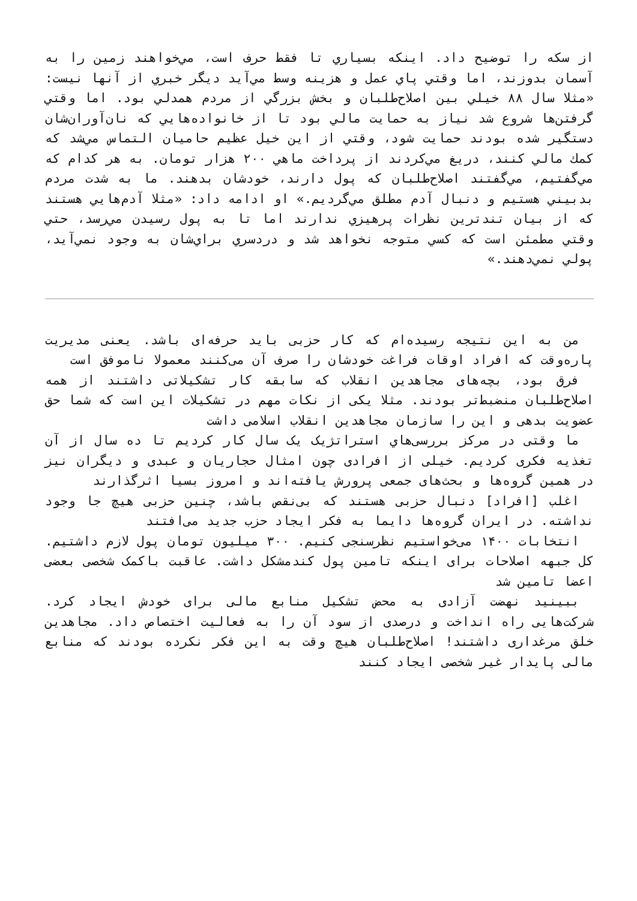از سكه را توضيح داد. اينكه بسياري تا فقط حرف است، مي‌خواهند زمين را به آسمان بدوزند، اما وقتي پاي عمل و هزينه وسط مي‌آيد ديگر خبري از آنها نيست: «مثلا سال ۸۸ خيلي بين اصلاح‌طلبان و بخش بزرگي از مردم همدلي بود. اما وقتي گرفتن‌ها شروع شد نياز به حمايت مالي بود تا از خانواده‌هايي كه نان‌آوران‌شان دستگير شده بودند حمايت شود، وقتي از اين خيل عظيم حاميان التماس مي‌شد كه كمك مالي كنند، دريغ مي‌كردند از پرداخت ماهي ۲۰۰ هزار تومان. به هر كدام كه مي‌گفتيم، مي‌گفتند اصلاح‌طلبان كه پول دارند، خودشان بدهند. ما به شدت مردم بدبيني هستيم و دنبال آدم مطلق مي‌گرديم.» او ادامه داد: «مثلا آدم‌هايي هستند كه از بيان تندترين نظرات پرهيزي ندارند اما تا به پول رسيدن مي‌رسد، حتي وقتي مطمئن است كه كسي متوجه نخواهد شد و دردسري براي‌شان به وجود نمي‌آيد، پولي نمي‌دهند.»
من به این نتیجه رسیده‌ام که کار حزبی باید حرفه‌ای باشد. یعنی مدیریت پاره‌وقت که افراد اوقات فراغت خودشان را صرف آن می‌کنند معمولا ناموفق است
فرق بود، بچه‌های مجاهدین انقلاب که سابقه کار تشکیلاتی داشتند از همه اصلاح‌طلبان منضبط‌تر بودند. مثلا یکی از نکات مهم در تشکیلات این است که شما حق عضویت بدهی و این را سازمان مجاهدین انقلاب اسلامی داشت
ما وقتی در مرکز بررسی‌هاي استراتژیک یک سال کار کردیم تا ده سال از آن تغذیه فکری کردیم. خیلی از افرادی چون امثال حجاریان و عبدی و دیگران نیز در همین گروه‌ها و بحث‌های جمعی پرورش یافته‌اند و امروز بسیا اثرگذارند
اغلب [افراد] دنبال حزبی هستند که بی‌نقص باشد، چنین حزبی هیچ جا وجود نداشته. در ایران گروه‌ها دایما به فکر ایجاد حزب جدید می‌افتند
انتخابات ۱۴۰۰ می‌خواستیم نظرسنجی کنیم. ۳۰۰ میلیون تومان پول لازم داشتیم. کل جبهه اصلاحات برای اینکه تامین پول کندمشکل داشت. عاقبت باکمک شخصی بعضی اعضا تامین شد
ببینید نهضت آزادی به محض تشکیل منابع مالی برای خودش ایجاد کرد. شرکت‌هایی راه انداخت و درصدی از سود آن را به فعالیت اختصاص داد. مجاهدین خلق مرغداری داشتند! اصلاح‌طلبان هیچ وقت به این فکر نکرده بودند که منابع مالی پایدار غیر شخصی ایجاد کنند